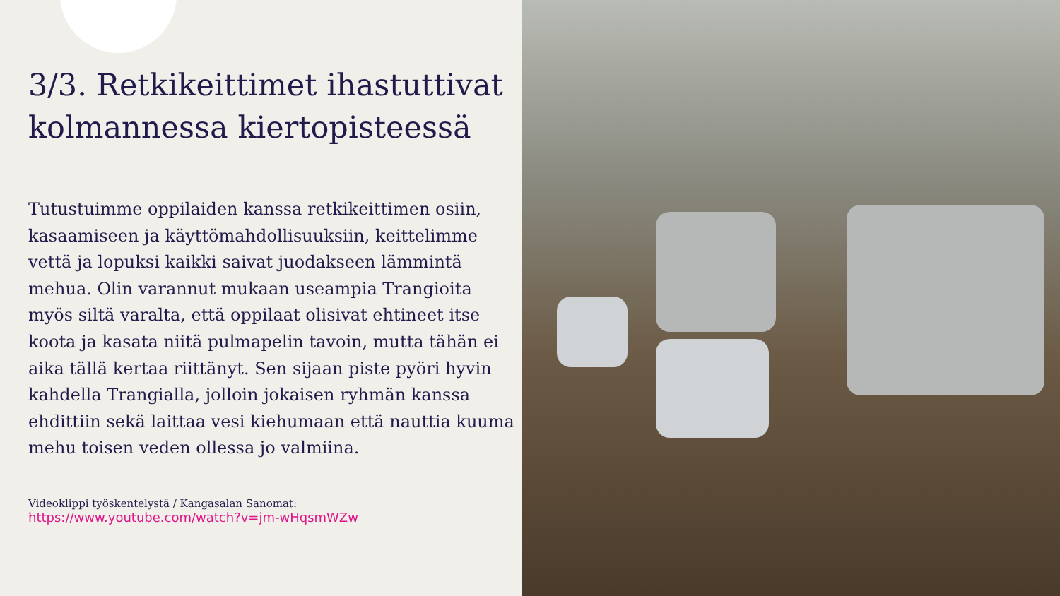3/3. Retkikeittimet ihastuttivat kolmannessa kiertopisteessä
Tutustuimme oppilaiden kanssa retkikeittimen osiin, kasaamiseen ja käyttömahdollisuuksiin, keittelimme vettä ja lopuksi kaikki saivat juodakseen lämmintä mehua. Olin varannut mukaan useampia Trangioita myös siltä varalta, että oppilaat olisivat ehtineet itse koota ja kasata niitä pulmapelin tavoin, mutta tähän ei aika tällä kertaa riittänyt. Sen sijaan piste pyöri hyvin kahdella Trangialla, jolloin jokaisen ryhmän kanssa ehdittiin sekä laittaa vesi kiehumaan että nauttia kuuma mehu toisen veden ollessa jo valmiina.
Videoklippi työskentelystä / Kangasalan Sanomat:
https://www.youtube.com/watch?v=jm-wHqsmWZw